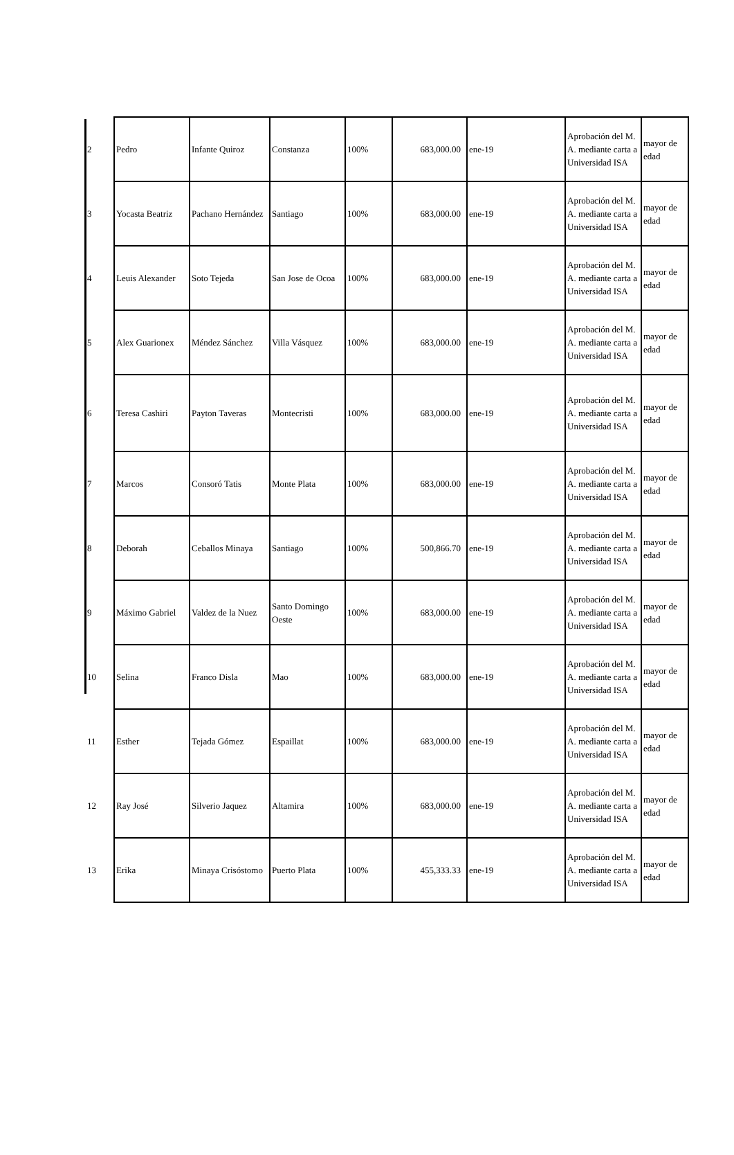| 2 | Pedro | Infante Quiroz | Constanza | 100% | 683,000.00 | ene-19 | Aprobación del M. A. mediante carta a Universidad ISA | mayor de edad |
| 3 | Yocasta Beatriz | Pachano Hernández | Santiago | 100% | 683,000.00 | ene-19 | Aprobación del M. A. mediante carta a Universidad ISA | mayor de edad |
| 4 | Leuis Alexander | Soto Tejeda | San Jose de Ocoa | 100% | 683,000.00 | ene-19 | Aprobación del M. A. mediante carta a Universidad ISA | mayor de edad |
| 5 | Alex Guarionex | Méndez Sánchez | Villa Vásquez | 100% | 683,000.00 | ene-19 | Aprobación del M. A. mediante carta a Universidad ISA | mayor de edad |
| 6 | Teresa Cashiri | Payton Taveras | Montecristi | 100% | 683,000.00 | ene-19 | Aprobación del M. A. mediante carta a Universidad ISA | mayor de edad |
| 7 | Marcos | Consoró Tatis | Monte Plata | 100% | 683,000.00 | ene-19 | Aprobación del M. A. mediante carta a Universidad ISA | mayor de edad |
| 8 | Deborah | Ceballos Minaya | Santiago | 100% | 500,866.70 | ene-19 | Aprobación del M. A. mediante carta a Universidad ISA | mayor de edad |
| 9 | Máximo Gabriel | Valdez de la Nuez | Santo Domingo Oeste | 100% | 683,000.00 | ene-19 | Aprobación del M. A. mediante carta a Universidad ISA | mayor de edad |
| 10 | Selina | Franco Disla | Mao | 100% | 683,000.00 | ene-19 | Aprobación del M. A. mediante carta a Universidad ISA | mayor de edad |
| 11 | Esther | Tejada Gómez | Espaillat | 100% | 683,000.00 | ene-19 | Aprobación del M. A. mediante carta a Universidad ISA | mayor de edad |
| 12 | Ray José | Silverio Jaquez | Altamira | 100% | 683,000.00 | ene-19 | Aprobación del M. A. mediante carta a Universidad ISA | mayor de edad |
| 13 | Erika | Minaya Crisóstomo | Puerto Plata | 100% | 455,333.33 | ene-19 | Aprobación del M. A. mediante carta a Universidad ISA | mayor de edad |